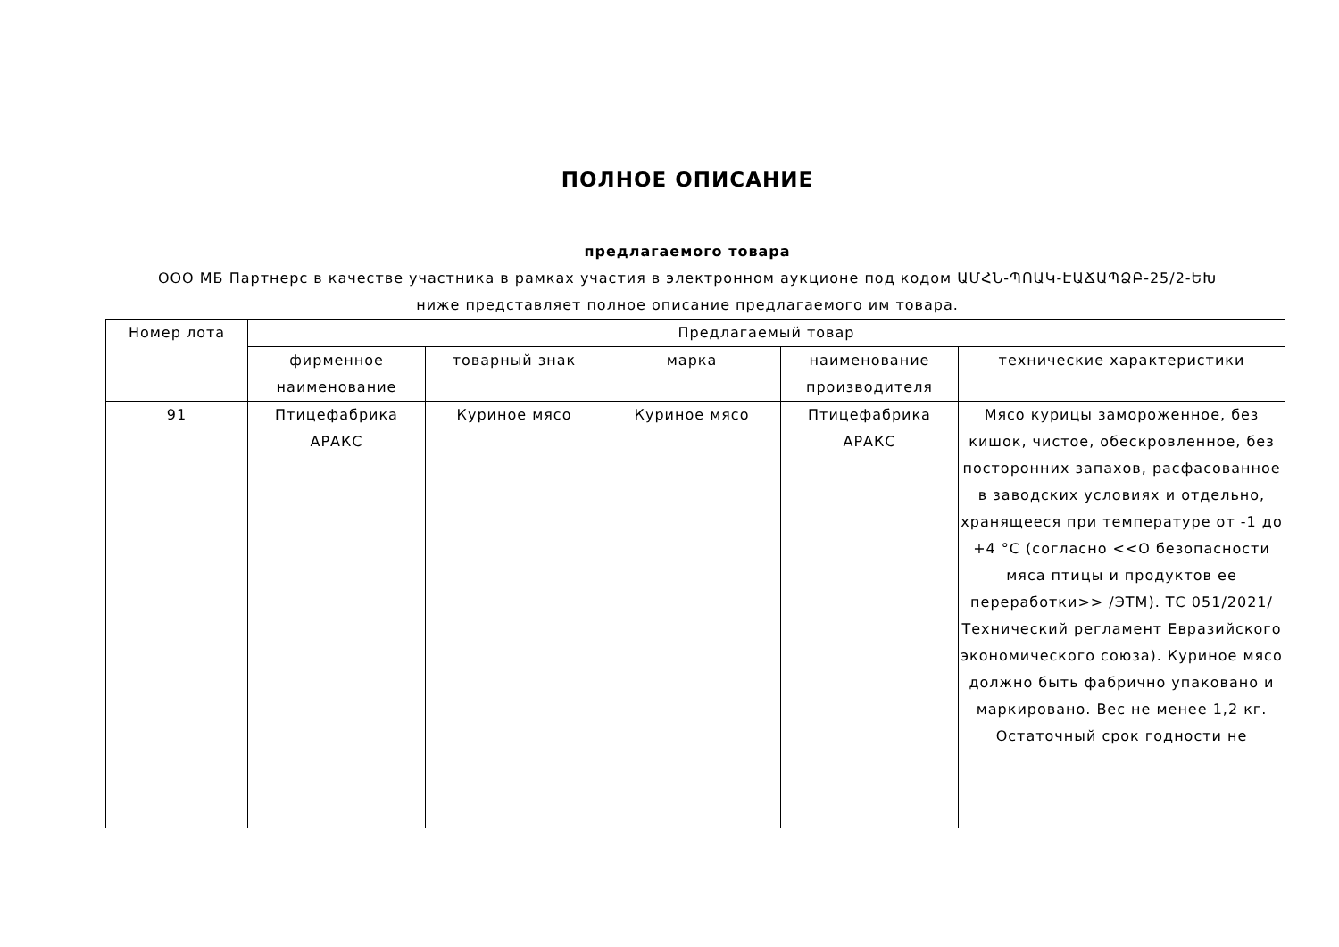ПОЛНОЕ ОПИСАНИЕ
предлагаемого товара
ООО МБ Партнерс в качестве участника в рамках участия в электронном аукционе под кодом ԱՄՀՆ-ՊՈԱԿ-ԷԱՃԱՊՁԲ-25/2-ԵԽ
ниже представляет полное описание предлагаемого им товара.
| Номер лота | Предлагаемый товар | | | | |
| --- | --- | --- | --- | --- | --- |
| | фирменное наименование | товарный знак | марка | наименование производителя | технические характеристики |
| 91 | Птицефабрика АРАКС | Куриное мясо | Куриное мясо | Птицефабрика АРАКС | Мясо курицы замороженное, без кишок, чистое, обескровленное, без посторонних запахов, расфасованное в заводских условиях и отдельно, хранящееся при температуре от -1 до +4 °C (согласно <<О безопасности мяса птицы и продуктов ее переработки>> /ЭТМ). ТС 051/2021/Технический регламент Евразийского экономического союза). Куриное мясо должно быть фабрично упаковано и маркировано. Вес не менее 1,2 кг. Остаточный срок годности не |